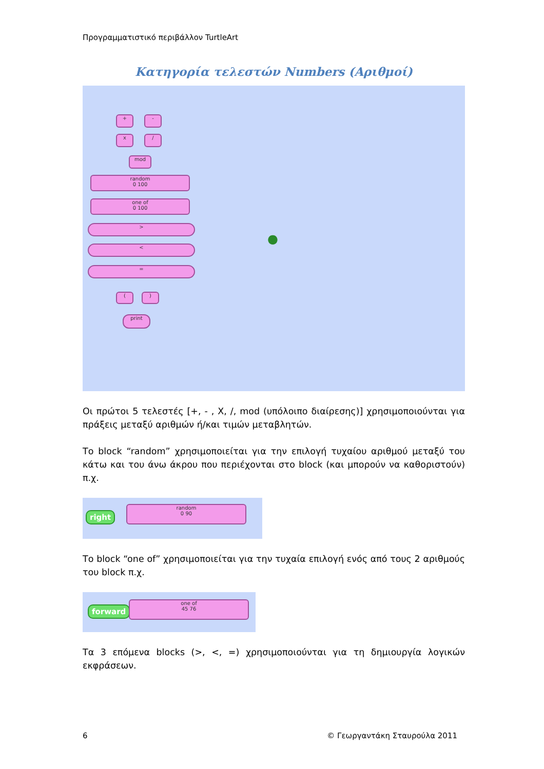Προγραμματιστικό περιβάλλον TurtleArt
Κατηγορία τελεστών Numbers (Αριθμοί)
+ -
x /
mod
random
0 100
one of
0 100
>
<
=
( )
print
●
Οι πρώτοι 5 τελεστές [+, - , X, /, mod (υπόλοιπο διαίρεσης)] χρησιμοποιούνται για πράξεις μεταξύ αριθμών ή/και τιμών μεταβλητών.
Το block “random” χρησιμοποιείται για την επιλογή τυχαίου αριθμού μεταξύ του κάτω και του άνω άκρου που περιέχονται στο block (και μπορούν να καθοριστούν) π.χ.
right
random
0 90
Το block “one of” χρησιμοποιείται για την τυχαία επιλογή ενός από τους 2 αριθμούς του block π.χ.
forward
one of
45 76
Τα 3 επόμενα blocks (>, <, =) χρησιμοποιούνται για τη δημιουργία λογικών εκφράσεων.
6 © Γεωργαντάκη Σταυρούλα 2011